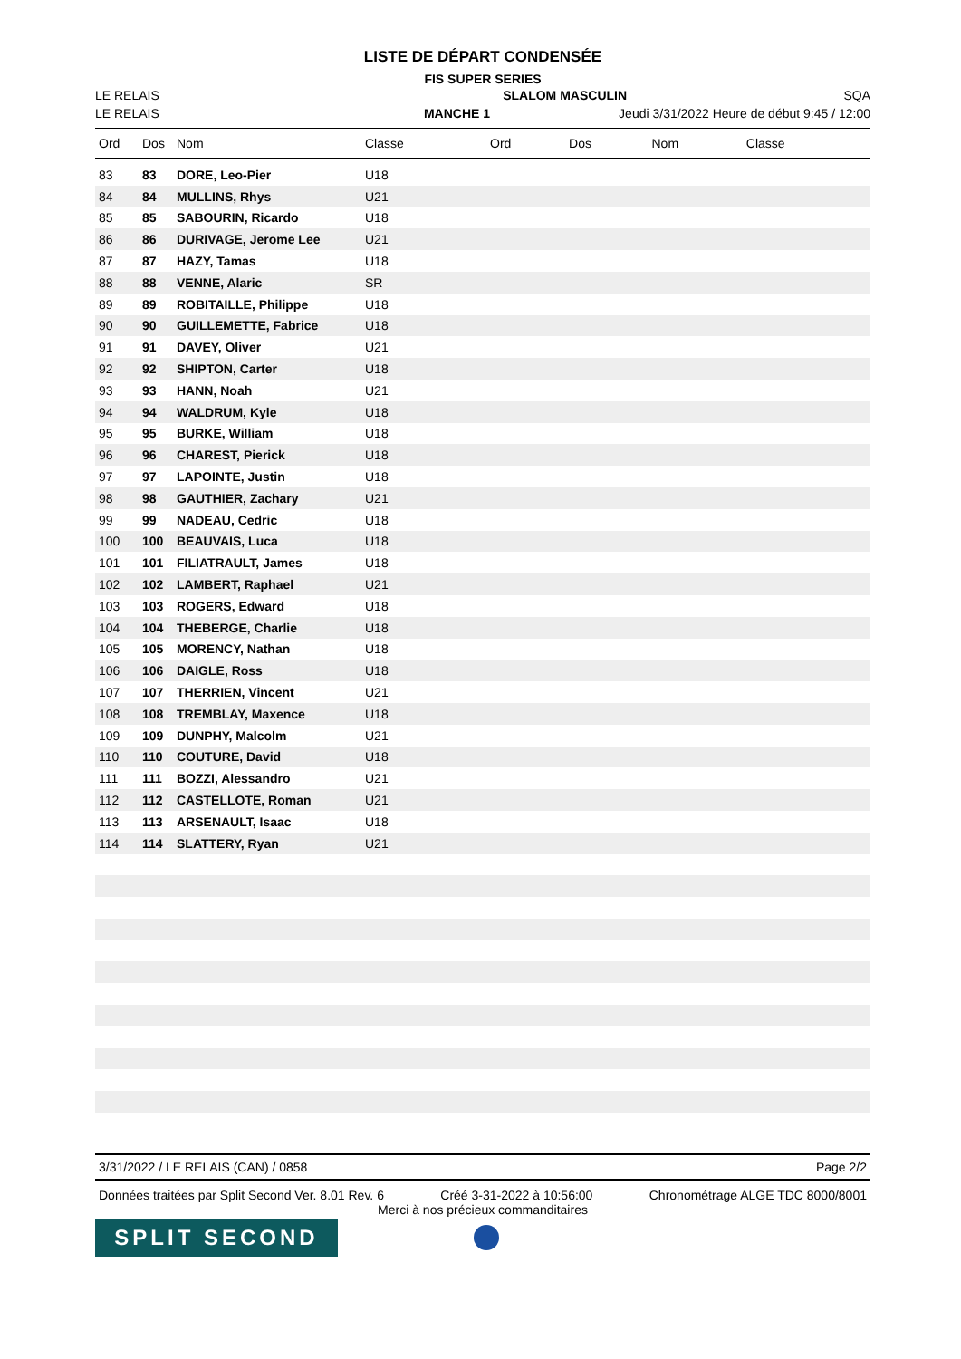LISTE DE DÉPART CONDENSÉE
FIS SUPER SERIES
LE RELAIS SLALOM MASCULIN SQA
LE RELAIS MANCHE 1 Jeudi 3/31/2022 Heure de début 9:45 / 12:00
| Ord | Dos | Nom | Classe | Ord | Dos | Nom | Classe |
| --- | --- | --- | --- | --- | --- | --- | --- |
| 83 | 83 | DORE, Leo-Pier | U18 | | | | |
| 84 | 84 | MULLINS, Rhys | U21 | | | | |
| 85 | 85 | SABOURIN, Ricardo | U18 | | | | |
| 86 | 86 | DURIVAGE, Jerome Lee | U21 | | | | |
| 87 | 87 | HAZY, Tamas | U18 | | | | |
| 88 | 88 | VENNE, Alaric | SR | | | | |
| 89 | 89 | ROBITAILLE, Philippe | U18 | | | | |
| 90 | 90 | GUILLEMETTE, Fabrice | U18 | | | | |
| 91 | 91 | DAVEY, Oliver | U21 | | | | |
| 92 | 92 | SHIPTON, Carter | U18 | | | | |
| 93 | 93 | HANN, Noah | U21 | | | | |
| 94 | 94 | WALDRUM, Kyle | U18 | | | | |
| 95 | 95 | BURKE, William | U18 | | | | |
| 96 | 96 | CHAREST, Pierick | U18 | | | | |
| 97 | 97 | LAPOINTE, Justin | U18 | | | | |
| 98 | 98 | GAUTHIER, Zachary | U21 | | | | |
| 99 | 99 | NADEAU, Cedric | U18 | | | | |
| 100 | 100 | BEAUVAIS, Luca | U18 | | | | |
| 101 | 101 | FILIATRAULT, James | U18 | | | | |
| 102 | 102 | LAMBERT, Raphael | U21 | | | | |
| 103 | 103 | ROGERS, Edward | U18 | | | | |
| 104 | 104 | THEBERGE, Charlie | U18 | | | | |
| 105 | 105 | MORENCY, Nathan | U18 | | | | |
| 106 | 106 | DAIGLE, Ross | U18 | | | | |
| 107 | 107 | THERRIEN, Vincent | U21 | | | | |
| 108 | 108 | TREMBLAY, Maxence | U18 | | | | |
| 109 | 109 | DUNPHY, Malcolm | U21 | | | | |
| 110 | 110 | COUTURE, David | U18 | | | | |
| 111 | 111 | BOZZI, Alessandro | U21 | | | | |
| 112 | 112 | CASTELLOTE, Roman | U21 | | | | |
| 113 | 113 | ARSENAULT, Isaac | U18 | | | | |
| 114 | 114 | SLATTERY, Ryan | U21 | | | | |
3/31/2022 / LE RELAIS (CAN) / 0858 Page 2/2
Données traitées par Split Second Ver. 8.01 Rev. 6 Créé 3-31-2022 à 10:56:00 Chronométrage ALGE TDC 8000/8001
Merci à nos précieux commanditaires
SPLIT SECOND